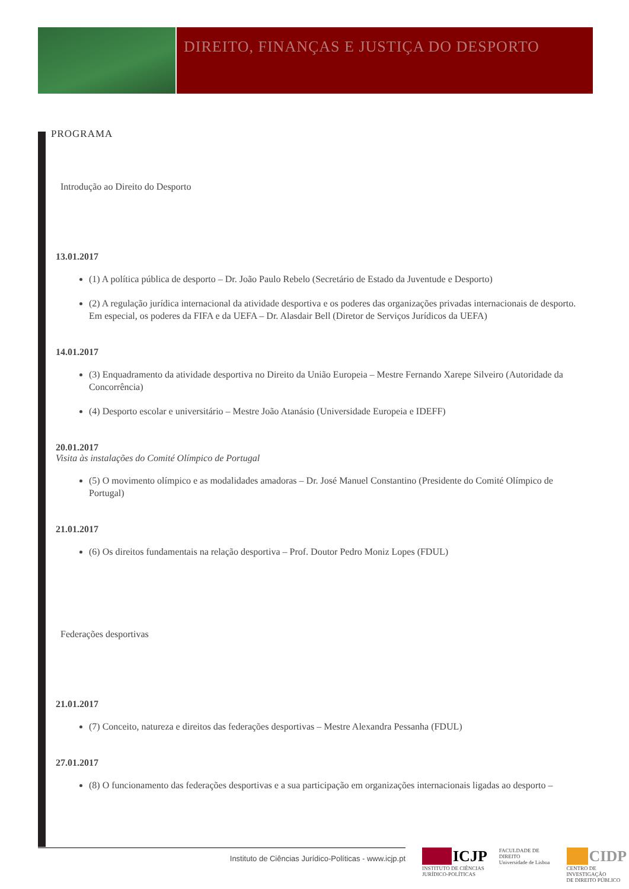DIREITO, FINANÇAS E JUSTIÇA DO DESPORTO
PROGRAMA
Introdução ao Direito do Desporto
13.01.2017
(1) A política pública de desporto – Dr. João Paulo Rebelo (Secretário de Estado da Juventude e Desporto)
(2) A regulação jurídica internacional da atividade desportiva e os poderes das organizações privadas internacionais de desporto. Em especial, os poderes da FIFA e da UEFA – Dr. Alasdair Bell (Diretor de Serviços Jurídicos da UEFA)
14.01.2017
(3) Enquadramento da atividade desportiva no Direito da União Europeia – Mestre Fernando Xarepe Silveiro (Autoridade da Concorrência)
(4) Desporto escolar e universitário – Mestre João Atanásio (Universidade Europeia e IDEFF)
20.01.2017
Visita às instalações do Comité Olímpico de Portugal
(5) O movimento olímpico e as modalidades amadoras – Dr. José Manuel Constantino (Presidente do Comité Olímpico de Portugal)
21.01.2017
(6) Os direitos fundamentais na relação desportiva – Prof. Doutor Pedro Moniz Lopes (FDUL)
Federações desportivas
21.01.2017
(7) Conceito, natureza e direitos das federações desportivas – Mestre Alexandra Pessanha (FDUL)
27.01.2017
(8) O funcionamento das federações desportivas e a sua participação em organizações internacionais ligadas ao desporto –
Instituto de Ciências Jurídico-Políticas - www.icjp.pt
ICJP
INSTITUTO DE CIÊNCIAS
JURÍDICO-POLÍTICAS
FACULDADE DE DIREITO
Universidade de Lisboa
CIDP
CENTRO DE INVESTIGAÇÃO
DE DIREITO PÚBLICO